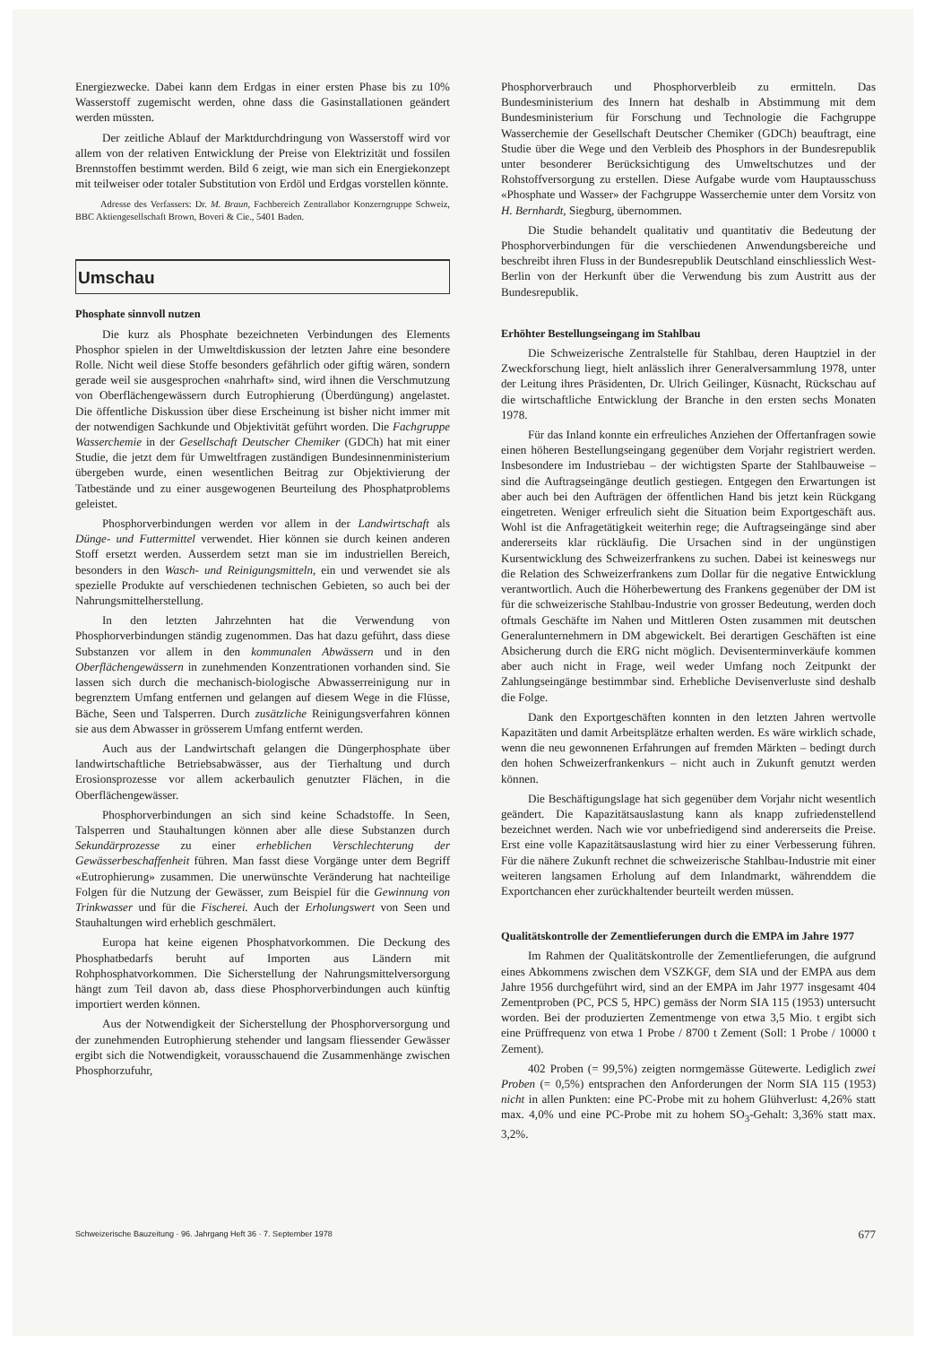Energiezwecke. Dabei kann dem Erdgas in einer ersten Phase bis zu 10% Wasserstoff zugemischt werden, ohne dass die Gasinstallationen geändert werden müssten.
Der zeitliche Ablauf der Marktdurchdringung von Wasserstoff wird vor allem von der relativen Entwicklung der Preise von Elektrizität und fossilen Brennstoffen bestimmt werden. Bild 6 zeigt, wie man sich ein Energiekonzept mit teilweiser oder totaler Substitution von Erdöl und Erdgas vorstellen könnte.
Adresse des Verfassers: Dr. M. Braun, Fachbereich Zentrallabor Konzerngruppe Schweiz, BBC Aktiengesellschaft Brown, Boveri & Cie., 5401 Baden.
Umschau
Phosphate sinnvoll nutzen
Die kurz als Phosphate bezeichneten Verbindungen des Elements Phosphor spielen in der Umweltdiskussion der letzten Jahre eine besondere Rolle. Nicht weil diese Stoffe besonders gefährlich oder giftig wären, sondern gerade weil sie ausgesprochen «nahrhaft» sind, wird ihnen die Verschmutzung von Oberflächengewässern durch Eutrophierung (Überdüngung) angelastet. Die öffentliche Diskussion über diese Erscheinung ist bisher nicht immer mit der notwendigen Sachkunde und Objektivität geführt worden. Die Fachgruppe Wasserchemie in der Gesellschaft Deutscher Chemiker (GDCh) hat mit einer Studie, die jetzt dem für Umweltfragen zuständigen Bundesinnenministerium übergeben wurde, einen wesentlichen Beitrag zur Objektivierung der Tatbestände und zu einer ausgewogenen Beurteilung des Phosphatproblems geleistet.
Phosphorverbindungen werden vor allem in der Landwirtschaft als Dünge- und Futtermittel verwendet. Hier können sie durch keinen anderen Stoff ersetzt werden. Ausserdem setzt man sie im industriellen Bereich, besonders in den Wasch- und Reinigungsmitteln, ein und verwendet sie als spezielle Produkte auf verschiedenen technischen Gebieten, so auch bei der Nahrungsmittelherstellung.
In den letzten Jahrzehnten hat die Verwendung von Phosphorverbindungen ständig zugenommen. Das hat dazu geführt, dass diese Substanzen vor allem in den kommunalen Abwässern und in den Oberflächengewässern in zunehmenden Konzentrationen vorhanden sind. Sie lassen sich durch die mechanisch-biologische Abwasserreinigung nur in begrenztem Umfang entfernen und gelangen auf diesem Wege in die Flüsse, Bäche, Seen und Talsperren. Durch zusätzliche Reinigungsverfahren können sie aus dem Abwasser in grösserem Umfang entfernt werden.
Auch aus der Landwirtschaft gelangen die Düngerphosphate über landwirtschaftliche Betriebsabwässer, aus der Tierhaltung und durch Erosionsprozesse vor allem ackerbaulich genutzter Flächen, in die Oberflächengewässer.
Phosphorverbindungen an sich sind keine Schadstoffe. In Seen, Talsperren und Stauhaltungen können aber alle diese Substanzen durch Sekundärprozesse zu einer erheblichen Verschlechterung der Gewässerbeschaffenheit führen. Man fasst diese Vorgänge unter dem Begriff «Eutrophierung» zusammen. Die unerwünschte Veränderung hat nachteilige Folgen für die Nutzung der Gewässer, zum Beispiel für die Gewinnung von Trinkwasser und für die Fischerei. Auch der Erholungswert von Seen und Stauhaltungen wird erheblich geschmälert.
Europa hat keine eigenen Phosphatvorkommen. Die Deckung des Phosphatbedarfs beruht auf Importen aus Ländern mit Rohphosphatvorkommen. Die Sicherstellung der Nahrungsmittelversorgung hängt zum Teil davon ab, dass diese Phosphorverbindungen auch künftig importiert werden können.
Aus der Notwendigkeit der Sicherstellung der Phosphorversorgung und der zunehmenden Eutrophierung stehender und langsam fliessender Gewässer ergibt sich die Notwendigkeit, vorausschauend die Zusammenhänge zwischen Phosphorzufuhr,
Phosphorverbrauch und Phosphorverbleib zu ermitteln. Das Bundesministerium des Innern hat deshalb in Abstimmung mit dem Bundesministerium für Forschung und Technologie die Fachgruppe Wasserchemie der Gesellschaft Deutscher Chemiker (GDCh) beauftragt, eine Studie über die Wege und den Verbleib des Phosphors in der Bundesrepublik unter besonderer Berücksichtigung des Umweltschutzes und der Rohstoffversorgung zu erstellen. Diese Aufgabe wurde vom Hauptausschuss «Phosphate und Wasser» der Fachgruppe Wasserchemie unter dem Vorsitz von H. Bernhardt, Siegburg, übernommen.
Die Studie behandelt qualitativ und quantitativ die Bedeutung der Phosphorverbindungen für die verschiedenen Anwendungsbereiche und beschreibt ihren Fluss in der Bundesrepublik Deutschland einschliesslich West-Berlin von der Herkunft über die Verwendung bis zum Austritt aus der Bundesrepublik.
Erhöhter Bestellungseingang im Stahlbau
Die Schweizerische Zentralstelle für Stahlbau, deren Hauptziel in der Zweckforschung liegt, hielt anlässlich ihrer Generalversammlung 1978, unter der Leitung ihres Präsidenten, Dr. Ulrich Geilinger, Küsnacht, Rückschau auf die wirtschaftliche Entwicklung der Branche in den ersten sechs Monaten 1978.
Für das Inland konnte ein erfreuliches Anziehen der Offertanfragen sowie einen höheren Bestellungseingang gegenüber dem Vorjahr registriert werden. Insbesondere im Industriebau – der wichtigsten Sparte der Stahlbauweise – sind die Auftragseingänge deutlich gestiegen. Entgegen den Erwartungen ist aber auch bei den Aufträgen der öffentlichen Hand bis jetzt kein Rückgang eingetreten. Weniger erfreulich sieht die Situation beim Exportgeschäft aus. Wohl ist die Anfragetätigkeit weiterhin rege; die Auftragseingänge sind aber andererseits klar rückläufig. Die Ursachen sind in der ungünstigen Kursentwicklung des Schweizerfrankens zu suchen. Dabei ist keineswegs nur die Relation des Schweizerfrankens zum Dollar für die negative Entwicklung verantwortlich. Auch die Höherbewertung des Frankens gegenüber der DM ist für die schweizerische Stahlbau-Industrie von grosser Bedeutung, werden doch oftmals Geschäfte im Nahen und Mittleren Osten zusammen mit deutschen Generalunternehmern in DM abgewickelt. Bei derartigen Geschäften ist eine Absicherung durch die ERG nicht möglich. Devisenterminverkäufe kommen aber auch nicht in Frage, weil weder Umfang noch Zeitpunkt der Zahlungseingänge bestimmbar sind. Erhebliche Devisenverluste sind deshalb die Folge.
Dank den Exportgeschäften konnten in den letzten Jahren wertvolle Kapazitäten und damit Arbeitsplätze erhalten werden. Es wäre wirklich schade, wenn die neu gewonnenen Erfahrungen auf fremden Märkten – bedingt durch den hohen Schweizerfrankenkurs – nicht auch in Zukunft genutzt werden können.
Die Beschäftigungslage hat sich gegenüber dem Vorjahr nicht wesentlich geändert. Die Kapazitätsauslastung kann als knapp zufriedenstellend bezeichnet werden. Nach wie vor unbefriedigend sind andererseits die Preise. Erst eine volle Kapazitätsauslastung wird hier zu einer Verbesserung führen. Für die nähere Zukunft rechnet die schweizerische Stahlbau-Industrie mit einer weiteren langsamen Erholung auf dem Inlandmarkt, währenddem die Exportchancen eher zurückhaltender beurteilt werden müssen.
Qualitätskontrolle der Zementlieferungen durch die EMPA im Jahre 1977
Im Rahmen der Qualitätskontrolle der Zementlieferungen, die aufgrund eines Abkommens zwischen dem VSZKGF, dem SIA und der EMPA aus dem Jahre 1956 durchgeführt wird, sind an der EMPA im Jahr 1977 insgesamt 404 Zementproben (PC, PCS 5, HPC) gemäss der Norm SIA 115 (1953) untersucht worden. Bei der produzierten Zementmenge von etwa 3,5 Mio. t ergibt sich eine Prüffrequenz von etwa 1 Probe / 8700 t Zement (Soll: 1 Probe / 10000 t Zement).
402 Proben (= 99,5%) zeigten normgemässe Gütewerte. Lediglich zwei Proben (= 0,5%) entsprachen den Anforderungen der Norm SIA 115 (1953) nicht in allen Punkten: eine PC-Probe mit zu hohem Glühverlust: 4,26% statt max. 4,0% und eine PC-Probe mit zu hohem SO<sub>3</sub>-Gehalt: 3,36% statt max. 3,2%.
Schweizerische Bauzeitung · 96. Jahrgang Heft 36 · 7. September 1978 677